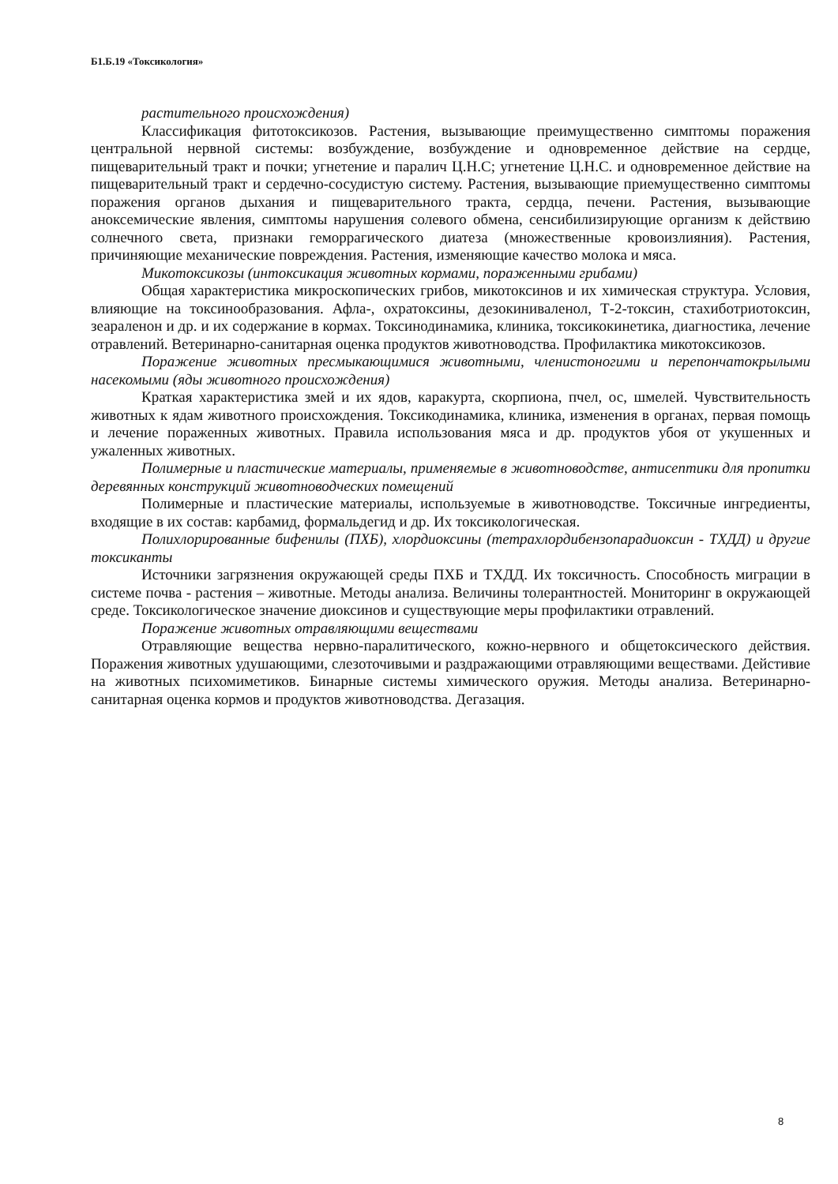Б1.Б.19 «Токсикология»
растительного происхождения)
Классификация фитотоксикозов. Растения, вызывающие преимущественно симптомы поражения центральной нервной системы: возбуждение, возбуждение и одновременное действие на сердце, пищеварительный тракт и почки; угнетение и паралич Ц.Н.С; угнетение Ц.Н.С. и одновременное действие на пищеварительный тракт и сердечно-сосудистую систему. Растения, вызывающие приемущественно симптомы поражения органов дыхания и пищеварительного тракта, сердца, печени. Растения, вызывающие аноксемические явления, симптомы нарушения солевого обмена, сенсибилизирующие организм к действию солнечного света, признаки геморрагического диатеза (множественные кровоизлияния). Растения, причиняющие механические повреждения. Растения, изменяющие качество молока и мяса.
Микотоксикозы (интоксикация животных кормами, пораженными грибами)
Общая характеристика микроскопических грибов, микотоксинов и их химическая структура. Условия, влияющие на токсинообразования. Афла-, охратоксины, дезокиниваленол, Т-2-токсин, стахиботриотоксин, зеараленон и др. и их содержание в кормах. Токсинодинамика, клиника, токсикокинетика, диагностика, лечение отравлений. Ветеринарно-санитарная оценка продуктов животноводства. Профилактика микотоксикозов.
Поражение животных пресмыкающимися животными, членистоногими и перепончатокрылыми насекомыми (яды животного происхождения)
Краткая характеристика змей и их ядов, каракурта, скорпиона, пчел, ос, шмелей. Чувствительность животных к ядам животного происхождения. Токсикодинамика, клиника, изменения в органах, первая помощь и лечение пораженных животных. Правила использования мяса и др. продуктов убоя от укушенных и ужаленных животных.
Полимерные и пластические материалы, применяемые в животноводстве, антисептики для пропитки деревянных конструкций животноводческих помещений
Полимерные и пластические материалы, используемые в животноводстве. Токсичные ингредиенты, входящие в их состав: карбамид, формальдегид и др. Их токсикологическая.
Полихлорированные бифенилы (ПХБ), хлордиоксины (тетрахлордибензопарадиоксин - ТХДД) и другие токсиканты
Источники загрязнения окружающей среды ПХБ и ТХДД. Их токсичность. Способность миграции в системе почва - растения – животные. Методы анализа. Величины толерантностей. Мониторинг в окружающей среде. Токсикологическое значение диоксинов и существующие меры профилактики отравлений.
Поражение животных отравляющими веществами
Отравляющие вещества нервно-паралитического, кожно-нервного и общетоксического действия. Поражения животных удушающими, слезоточивыми и раздражающими отравляющими веществами. Дейстивие на животных психомиметиков. Бинарные системы химического оружия. Методы анализа. Ветеринарно-санитарная оценка кормов и продуктов животноводства. Дегазация.
8